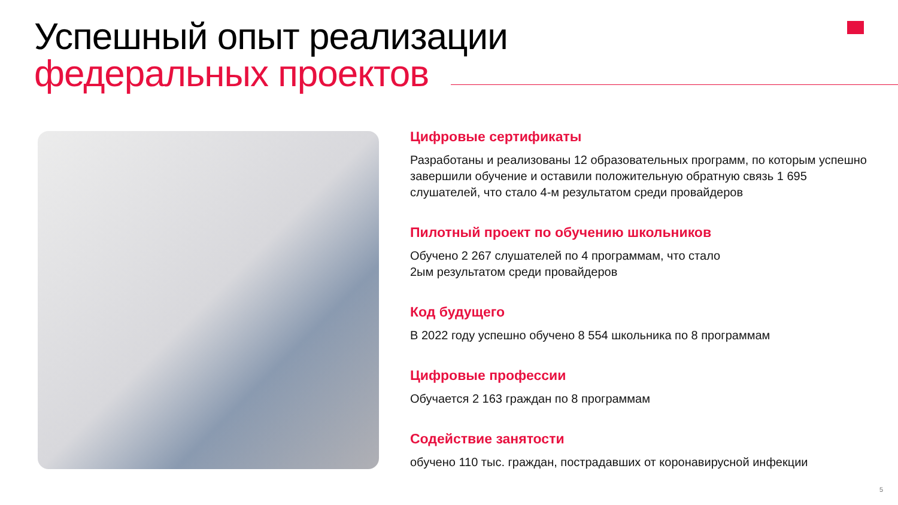Успешный опыт реализации
федеральных проектов
Цифровые сертификаты
Разработаны и реализованы 12 образовательных программ, по которым успешно завершили обучение и оставили положительную обратную связь 1 695 слушателей, что стало 4-м результатом среди провайдеров
Пилотный проект по обучению школьников
Обучено 2 267 слушателей по 4 программам, что стало
2ым результатом среди провайдеров
Код будущего
В 2022 году успешно обучено 8 554 школьника по 8 программам
Цифровые профессии
Обучается 2 163 граждан по 8 программам
Содействие занятости
обучено 110 тыс. граждан, пострадавших от коронавирусной инфекции
5